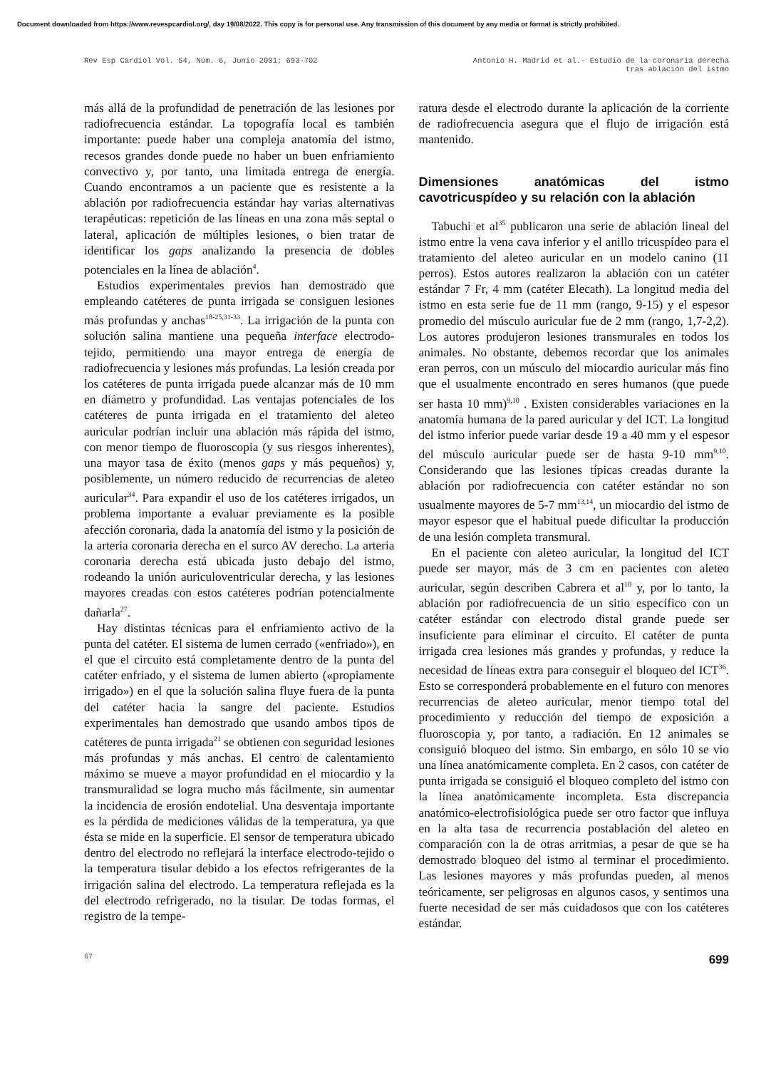Document downloaded from https://www.revespcardiol.org/, day 19/08/2022. This copy is for personal use. Any transmission of this document by any media or format is strictly prohibited.
Rev Esp Cardiol Vol. 54, Núm. 6, Junio 2001; 693-702
Antonio H. Madrid et al.- Estudio de la coronaria derecha
tras ablación del istmo
más allá de la profundidad de penetración de las lesiones por radiofrecuencia estándar. La topografía local es también importante: puede haber una compleja anatomía del istmo, recesos grandes donde puede no haber un buen enfriamiento convectivo y, por tanto, una limitada entrega de energía. Cuando encontramos a un paciente que es resistente a la ablación por radiofrecuencia estándar hay varias alternativas terapéuticas: repetición de las líneas en una zona más septal o lateral, aplicación de múltiples lesiones, o bien tratar de identificar los gaps analizando la presencia de dobles potenciales en la línea de ablación<sup>4</sup>.
Estudios experimentales previos han demostrado que empleando catéteres de punta irrigada se consiguen lesiones más profundas y anchas<sup>18-25,31-33</sup>. La irrigación de la punta con solución salina mantiene una pequeña interface electrodo-tejido, permitiendo una mayor entrega de energía de radiofrecuencia y lesiones más profundas. La lesión creada por los catéteres de punta irrigada puede alcanzar más de 10 mm en diámetro y profundidad. Las ventajas potenciales de los catéteres de punta irrigada en el tratamiento del aleteo auricular podrían incluir una ablación más rápida del istmo, con menor tiempo de fluoroscopia (y sus riesgos inherentes), una mayor tasa de éxito (menos gaps y más pequeños) y, posiblemente, un número reducido de recurrencias de aleteo auricular<sup>34</sup>. Para expandir el uso de los catéteres irrigados, un problema importante a evaluar previamente es la posible afección coronaria, dada la anatomía del istmo y la posición de la arteria coronaria derecha en el surco AV derecho. La arteria coronaria derecha está ubicada justo debajo del istmo, rodeando la unión auriculoventricular derecha, y las lesiones mayores creadas con estos catéteres podrían potencialmente dañarla<sup>27</sup>.
Hay distintas técnicas para el enfriamiento activo de la punta del catéter. El sistema de lumen cerrado («enfriado»), en el que el circuito está completamente dentro de la punta del catéter enfriado, y el sistema de lumen abierto («propiamente irrigado») en el que la solución salina fluye fuera de la punta del catéter hacia la sangre del paciente. Estudios experimentales han demostrado que usando ambos tipos de catéteres de punta irrigada<sup>21</sup> se obtienen con seguridad lesiones más profundas y más anchas. El centro de calentamiento máximo se mueve a mayor profundidad en el miocardio y la transmuralidad se logra mucho más fácilmente, sin aumentar la incidencia de erosión endotelial. Una desventaja importante es la pérdida de mediciones válidas de la temperatura, ya que ésta se mide en la superficie. El sensor de temperatura ubicado dentro del electrodo no reflejará la interface electrodo-tejido o la temperatura tisular debido a los efectos refrigerantes de la irrigación salina del electrodo. La temperatura reflejada es la del electrodo refrigerado, no la tisular. De todas formas, el registro de la tempe-
ratura desde el electrodo durante la aplicación de la corriente de radiofrecuencia asegura que el flujo de irrigación está mantenido.
Dimensiones anatómicas del istmo cavotricuspídeo y su relación con la ablación
Tabuchi et al<sup>35</sup> publicaron una serie de ablación lineal del istmo entre la vena cava inferior y el anillo tricuspídeo para el tratamiento del aleteo auricular en un modelo canino (11 perros). Estos autores realizaron la ablación con un catéter estándar 7 Fr, 4 mm (catéter Elecath). La longitud media del istmo en esta serie fue de 11 mm (rango, 9-15) y el espesor promedio del músculo auricular fue de 2 mm (rango, 1,7-2,2). Los autores produjeron lesiones transmurales en todos los animales. No obstante, debemos recordar que los animales eran perros, con un músculo del miocardio auricular más fino que el usualmente encontrado en seres humanos (que puede ser hasta 10 mm)<sup>9,10</sup> . Existen considerables variaciones en la anatomía humana de la pared auricular y del ICT. La longitud del istmo inferior puede variar desde 19 a 40 mm y el espesor del músculo auricular puede ser de hasta 9-10 mm<sup>9,10</sup>. Considerando que las lesiones típicas creadas durante la ablación por radiofrecuencia con catéter estándar no son usualmente mayores de 5-7 mm<sup>13,14</sup>, un miocardio del istmo de mayor espesor que el habitual puede dificultar la producción de una lesión completa transmural.
En el paciente con aleteo auricular, la longitud del ICT puede ser mayor, más de 3 cm en pacientes con aleteo auricular, según describen Cabrera et al<sup>10</sup> y, por lo tanto, la ablación por radiofrecuencia de un sitio específico con un catéter estándar con electrodo distal grande puede ser insuficiente para eliminar el circuito. El catéter de punta irrigada crea lesiones más grandes y profundas, y reduce la necesidad de líneas extra para conseguir el bloqueo del ICT<sup>36</sup>. Esto se corresponderá probablemente en el futuro con menores recurrencias de aleteo auricular, menor tiempo total del procedimiento y reducción del tiempo de exposición a fluoroscopia y, por tanto, a radiación. En 12 animales se consiguió bloqueo del istmo. Sin embargo, en sólo 10 se vio una línea anatómicamente completa. En 2 casos, con catéter de punta irrigada se consiguió el bloqueo completo del istmo con la línea anatómicamente incompleta. Esta discrepancia anatómico-electrofisiológica puede ser otro factor que influya en la alta tasa de recurrencia postablación del aleteo en comparación con la de otras arritmias, a pesar de que se ha demostrado bloqueo del istmo al terminar el procedimiento. Las lesiones mayores y más profundas pueden, al menos teóricamente, ser peligrosas en algunos casos, y sentimos una fuerte necesidad de ser más cuidadosos que con los catéteres estándar.
67
699